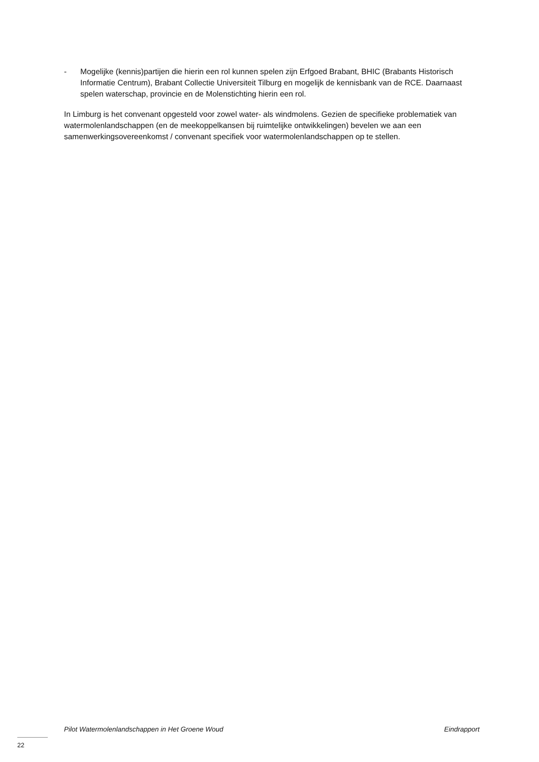- Mogelijke (kennis)partijen die hierin een rol kunnen spelen zijn Erfgoed Brabant, BHIC (Brabants Historisch Informatie Centrum), Brabant Collectie Universiteit Tilburg en mogelijk de kennisbank van de RCE. Daarnaast spelen waterschap, provincie en de Molenstichting hierin een rol.
In Limburg is het convenant opgesteld voor zowel water- als windmolens. Gezien de specifieke problematiek van watermolenlandschappen (en de meekoppelkansen bij ruimtelijke ontwikkelingen) bevelen we aan een samenwerkingsovereenkomst / convenant specifiek voor watermolenlandschappen op te stellen.
Pilot Watermolenlandschappen in Het Groene Woud Eindrapport
22